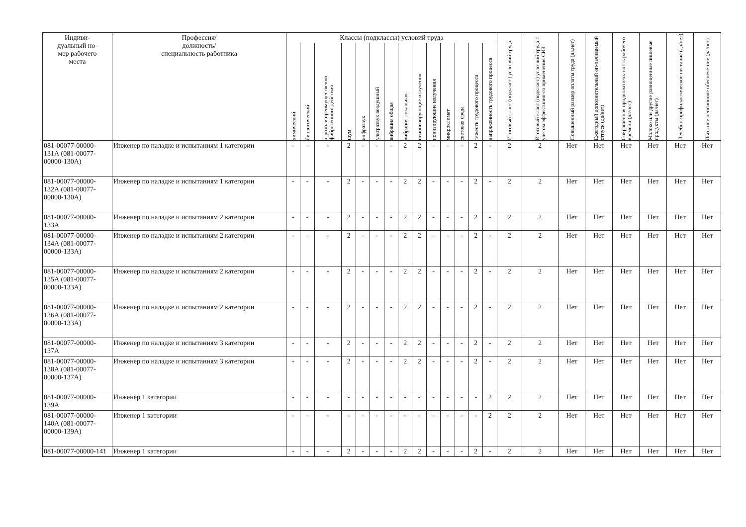| Индиви- дуальный но- мер рабочего места | Профессия/ должность/ специальность работника | Классы (подклассы) условий труда | | | | | | | | | | | | | | Итоговый класс (подкласс) усло-вий труда | Итоговый класс (подкласс) усло-вий труда с учетом эффективно-го применения СИЗ | Повышенный размер оплаты труда (да,нет) | Ежегодный дополнительный оп-лачиваемый отпуск (да/нет) | Сокращенная продолжитель-ность рабочего времени (да/нет) | Молоко или другие равноценные пищевые продукты (да/нет) | Лечебно-профилактическое пи-тание (да/нет) | Льготное пенсионное обеспече-ние (да/нет) |
| --- | --- | --- | --- | --- | --- | --- | --- | --- | --- | --- | --- | --- | --- | --- | --- | --- | --- | --- | --- | --- | --- | --- | --- |
| | | химический | биологический | аэрозоли преимущественно фиброгенного действия | шум | инфразвук | ультразвук воздушный | вибрация общая | вибрация локальная | неионизирующие излучения | ионизирующие излучения | микроклимат | световая среда | тяжесть трудового процесса | напряженность трудового процесса | | | | | | | | |
| 081-00077-00000-131А (081-00077-00000-130А) | Инженер по наладке и испытаниям 1 категории | - | - | - | 2 | - | - | - | 2 | 2 | - | - | - | 2 | - | 2 | 2 | Нет | Нет | Нет | Нет | Нет | Нет |
| 081-00077-00000-132А (081-00077-00000-130А) | Инженер по наладке и испытаниям 1 категории | - | - | - | 2 | - | - | - | 2 | 2 | - | - | - | 2 | - | 2 | 2 | Нет | Нет | Нет | Нет | Нет | Нет |
| 081-00077-00000-133А | Инженер по наладке и испытаниям 2 категории | - | - | - | 2 | - | - | - | 2 | 2 | - | - | - | 2 | - | 2 | 2 | Нет | Нет | Нет | Нет | Нет | Нет |
| 081-00077-00000-134А (081-00077-00000-133А) | Инженер по наладке и испытаниям 2 категории | - | - | - | 2 | - | - | - | 2 | 2 | - | - | - | 2 | - | 2 | 2 | Нет | Нет | Нет | Нет | Нет | Нет |
| 081-00077-00000-135А (081-00077-00000-133А) | Инженер по наладке и испытаниям 2 категории | - | - | - | 2 | - | - | - | 2 | 2 | - | - | - | 2 | - | 2 | 2 | Нет | Нет | Нет | Нет | Нет | Нет |
| 081-00077-00000-136А (081-00077-00000-133А) | Инженер по наладке и испытаниям 2 категории | - | - | - | 2 | - | - | - | 2 | 2 | - | - | - | 2 | - | 2 | 2 | Нет | Нет | Нет | Нет | Нет | Нет |
| 081-00077-00000-137А | Инженер по наладке и испытаниям 3 категории | - | - | - | 2 | - | - | - | 2 | 2 | - | - | - | 2 | - | 2 | 2 | Нет | Нет | Нет | Нет | Нет | Нет |
| 081-00077-00000-138А (081-00077-00000-137А) | Инженер по наладке и испытаниям 3 категории | - | - | - | 2 | - | - | - | 2 | 2 | - | - | - | 2 | - | 2 | 2 | Нет | Нет | Нет | Нет | Нет | Нет |
| 081-00077-00000-139А | Инженер 1 категории | - | - | - | - | - | - | - | - | - | - | - | - | - | 2 | 2 | 2 | Нет | Нет | Нет | Нет | Нет | Нет |
| 081-00077-00000-140А (081-00077-00000-139А) | Инженер 1 категории | - | - | - | - | - | - | - | - | - | - | - | - | - | 2 | 2 | 2 | Нет | Нет | Нет | Нет | Нет | Нет |
| 081-00077-00000-141 | Инженер 1 категории | - | - | - | 2 | - | - | - | 2 | 2 | - | - | - | 2 | - | 2 | 2 | Нет | Нет | Нет | Нет | Нет | Нет |